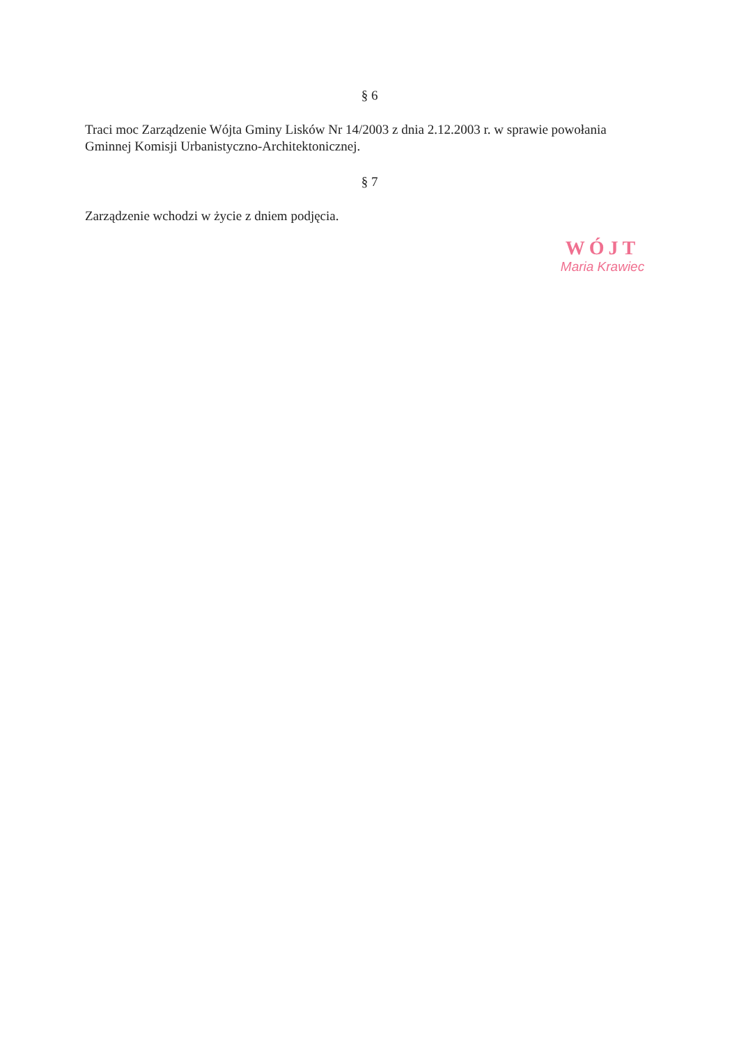§ 6
Traci moc Zarządzenie Wójta Gminy Lisków Nr 14/2003 z dnia 2.12.2003 r. w sprawie powołania Gminnej Komisji Urbanistyczno-Architektonicznej.
§ 7
Zarządzenie wchodzi w życie z dniem podjęcia.
WÓJT
Maria Krawiec